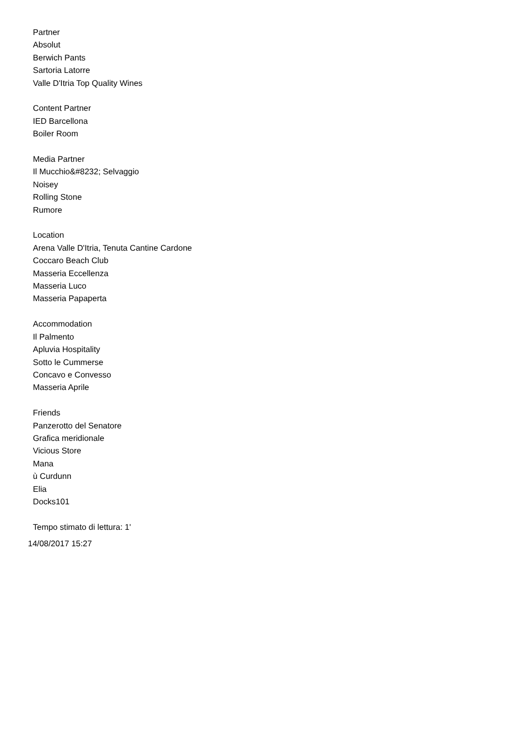Partner
Absolut
Berwich Pants
Sartoria Latorre
Valle D'Itria Top Quality Wines
Content Partner
IED Barcellona
Boiler Room
Media Partner
Il Mucchio&#8232; Selvaggio
Noisey
Rolling Stone
Rumore
Location
Arena Valle D'Itria, Tenuta Cantine Cardone
Coccaro Beach Club
Masseria Eccellenza
Masseria Luco
Masseria Papaperta
Accommodation
Il Palmento
Apluvia Hospitality
Sotto le Cummerse
Concavo e Convesso
Masseria Aprile
Friends
Panzerotto del Senatore
Grafica meridionale
Vicious Store
Mana
ù Curdunn
Elia
Docks101
Tempo stimato di lettura: 1'
14/08/2017 15:27